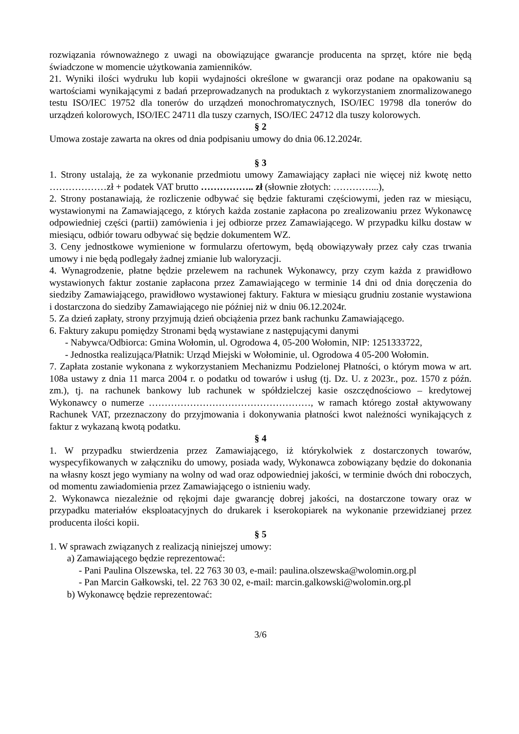rozwiązania równoważnego z uwagi na obowiązujące gwarancje producenta na sprzęt, które nie będą świadczone w momencie użytkowania zamienników.
21. Wyniki ilości wydruku lub kopii wydajności określone w gwarancji oraz podane na opakowaniu są wartościami wynikającymi z badań przeprowadzanych na produktach z wykorzystaniem znormalizowanego testu ISO/IEC 19752 dla tonerów do urządzeń monochromatycznych, ISO/IEC 19798 dla tonerów do urządzeń kolorowych, ISO/IEC 24711 dla tuszy czarnych, ISO/IEC 24712 dla tuszy kolorowych.
§ 2
Umowa zostaje zawarta na okres od dnia podpisaniu umowy do dnia 06.12.2024r.
§ 3
1. Strony ustalają, że za wykonanie przedmiotu umowy Zamawiający zapłaci nie więcej niż kwotę netto ………………zł + podatek VAT brutto …………….. zł (słownie złotych: …………...),
2. Strony postanawiają, że rozliczenie odbywać się będzie fakturami częściowymi, jeden raz w miesiącu, wystawionymi na Zamawiającego, z których każda zostanie zapłacona po zrealizowaniu przez Wykonawcę odpowiedniej części (partii) zamówienia i jej odbiorze przez Zamawiającego. W przypadku kilku dostaw w miesiącu, odbiór towaru odbywać się będzie dokumentem WZ.
3. Ceny jednostkowe wymienione w formularzu ofertowym, będą obowiązywały przez cały czas trwania umowy i nie będą podlegały żadnej zmianie lub waloryzacji.
4. Wynagrodzenie, płatne będzie przelewem na rachunek Wykonawcy, przy czym każda z prawidłowo wystawionych faktur zostanie zapłacona przez Zamawiającego w terminie 14 dni od dnia doręczenia do siedziby Zamawiającego, prawidłowo wystawionej faktury. Faktura w miesiącu grudniu zostanie wystawiona i dostarczona do siedziby Zamawiającego nie później niż w dniu 06.12.2024r.
5. Za dzień zapłaty, strony przyjmują dzień obciążenia przez bank rachunku Zamawiającego.
6. Faktury zakupu pomiędzy Stronami będą wystawiane z następującymi danymi
- Nabywca/Odbiorca: Gmina Wołomin, ul. Ogrodowa 4, 05-200 Wołomin, NIP: 1251333722,
- Jednostka realizująca/Płatnik: Urząd Miejski w Wołominie, ul. Ogrodowa 4 05-200 Wołomin.
7. Zapłata zostanie wykonana z wykorzystaniem Mechanizmu Podzielonej Płatności, o którym mowa w art. 108a ustawy z dnia 11 marca 2004 r. o podatku od towarów i usług (tj. Dz. U. z 2023r., poz. 1570 z późn. zm.), tj. na rachunek bankowy lub rachunek w spółdzielczej kasie oszczędnościowo – kredytowej Wykonawcy o numerze ……………………………………………, w ramach którego został aktywowany Rachunek VAT, przeznaczony do przyjmowania i dokonywania płatności kwot należności wynikających z faktur z wykazaną kwotą podatku.
§ 4
1. W przypadku stwierdzenia przez Zamawiającego, iż którykolwiek z dostarczonych towarów, wyspecyfikowanych w załączniku do umowy, posiada wady, Wykonawca zobowiązany będzie do dokonania na własny koszt jego wymiany na wolny od wad oraz odpowiedniej jakości, w terminie dwóch dni roboczych, od momentu zawiadomienia przez Zamawiającego o istnieniu wady.
2. Wykonawca niezależnie od rękojmi daje gwarancję dobrej jakości, na dostarczone towary oraz w przypadku materiałów eksploatacyjnych do drukarek i kserokopiarek na wykonanie przewidzianej przez producenta ilości kopii.
§ 5
1. W sprawach związanych z realizacją niniejszej umowy:
a) Zamawiającego będzie reprezentować:
- Pani Paulina Olszewska, tel. 22 763 30 03, e-mail: paulina.olszewska@wolomin.org.pl
- Pan Marcin Gałkowski, tel. 22 763 30 02, e-mail: marcin.galkowski@wolomin.org.pl
b) Wykonawcę będzie reprezentować:
3/6